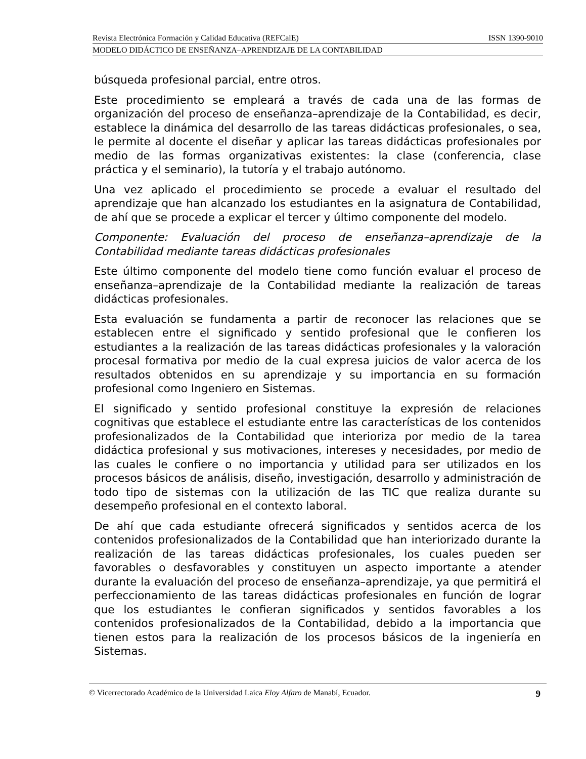Revista Electrónica Formación y Calidad Educativa (REFCalE) ISSN 1390-9010
MODELO DIDÁCTICO DE ENSEÑANZA–APRENDIZAJE DE LA CONTABILIDAD
búsqueda profesional parcial, entre otros.
Este procedimiento se empleará a través de cada una de las formas de organización del proceso de enseñanza–aprendizaje de la Contabilidad, es decir, establece la dinámica del desarrollo de las tareas didácticas profesionales, o sea, le permite al docente el diseñar y aplicar las tareas didácticas profesionales por medio de las formas organizativas existentes: la clase (conferencia, clase práctica y el seminario), la tutoría y el trabajo autónomo.
Una vez aplicado el procedimiento se procede a evaluar el resultado del aprendizaje que han alcanzado los estudiantes en la asignatura de Contabilidad, de ahí que se procede a explicar el tercer y último componente del modelo.
Componente: Evaluación del proceso de enseñanza–aprendizaje de la Contabilidad mediante tareas didácticas profesionales
Este último componente del modelo tiene como función evaluar el proceso de enseñanza–aprendizaje de la Contabilidad mediante la realización de tareas didácticas profesionales.
Esta evaluación se fundamenta a partir de reconocer las relaciones que se establecen entre el significado y sentido profesional que le confieren los estudiantes a la realización de las tareas didácticas profesionales y la valoración procesal formativa por medio de la cual expresa juicios de valor acerca de los resultados obtenidos en su aprendizaje y su importancia en su formación profesional como Ingeniero en Sistemas.
El significado y sentido profesional constituye la expresión de relaciones cognitivas que establece el estudiante entre las características de los contenidos profesionalizados de la Contabilidad que interioriza por medio de la tarea didáctica profesional y sus motivaciones, intereses y necesidades, por medio de las cuales le confiere o no importancia y utilidad para ser utilizados en los procesos básicos de análisis, diseño, investigación, desarrollo y administración de todo tipo de sistemas con la utilización de las TIC que realiza durante su desempeño profesional en el contexto laboral.
De ahí que cada estudiante ofrecerá significados y sentidos acerca de los contenidos profesionalizados de la Contabilidad que han interiorizado durante la realización de las tareas didácticas profesionales, los cuales pueden ser favorables o desfavorables y constituyen un aspecto importante a atender durante la evaluación del proceso de enseñanza–aprendizaje, ya que permitirá el perfeccionamiento de las tareas didácticas profesionales en función de lograr que los estudiantes le confieran significados y sentidos favorables a los contenidos profesionalizados de la Contabilidad, debido a la importancia que tienen estos para la realización de los procesos básicos de la ingeniería en Sistemas.
© Vicerrectorado Académico de la Universidad Laica Eloy Alfaro de Manabí, Ecuador. 9